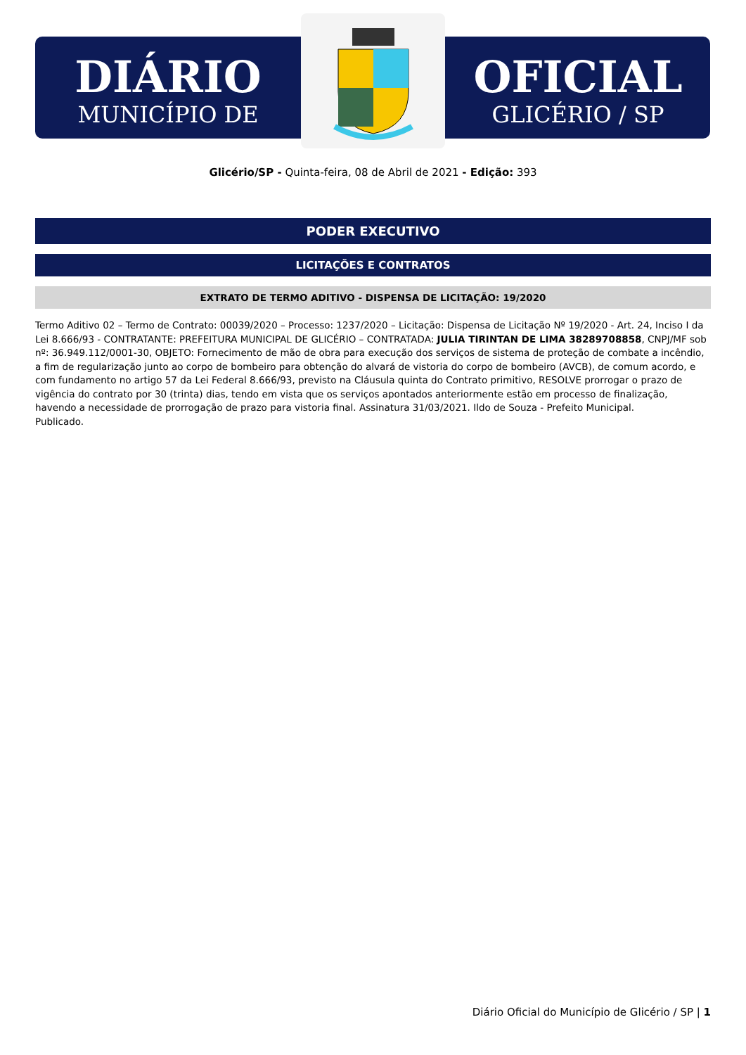DIÁRIO
MUNICÍPIO DE
OFICIAL
GLICÉRIO / SP
Glicério/SP - Quinta-feira, 08 de Abril de 2021 - Edição: 393
PODER EXECUTIVO
LICITAÇÕES E CONTRATOS
EXTRATO DE TERMO ADITIVO - DISPENSA DE LICITAÇÃO: 19/2020
Termo Aditivo 02 – Termo de Contrato: 00039/2020 – Processo: 1237/2020 – Licitação: Dispensa de Licitação Nº 19/2020 - Art. 24, Inciso I da Lei 8.666/93 - CONTRATANTE: PREFEITURA MUNICIPAL DE GLICÉRIO – CONTRATADA: JULIA TIRINTAN DE LIMA 38289708858, CNPJ/MF sob nº: 36.949.112/0001-30, OBJETO: Fornecimento de mão de obra para execução dos serviços de sistema de proteção de combate a incêndio, a fim de regularização junto ao corpo de bombeiro para obtenção do alvará de vistoria do corpo de bombeiro (AVCB), de comum acordo, e com fundamento no artigo 57 da Lei Federal 8.666/93, previsto na Cláusula quinta do Contrato primitivo, RESOLVE prorrogar o prazo de vigência do contrato por 30 (trinta) dias, tendo em vista que os serviços apontados anteriormente estão em processo de finalização, havendo a necessidade de prorrogação de prazo para vistoria final. Assinatura 31/03/2021. Ildo de Souza - Prefeito Municipal.
Publicado.
Diário Oficial do Município de Glicério / SP | 1